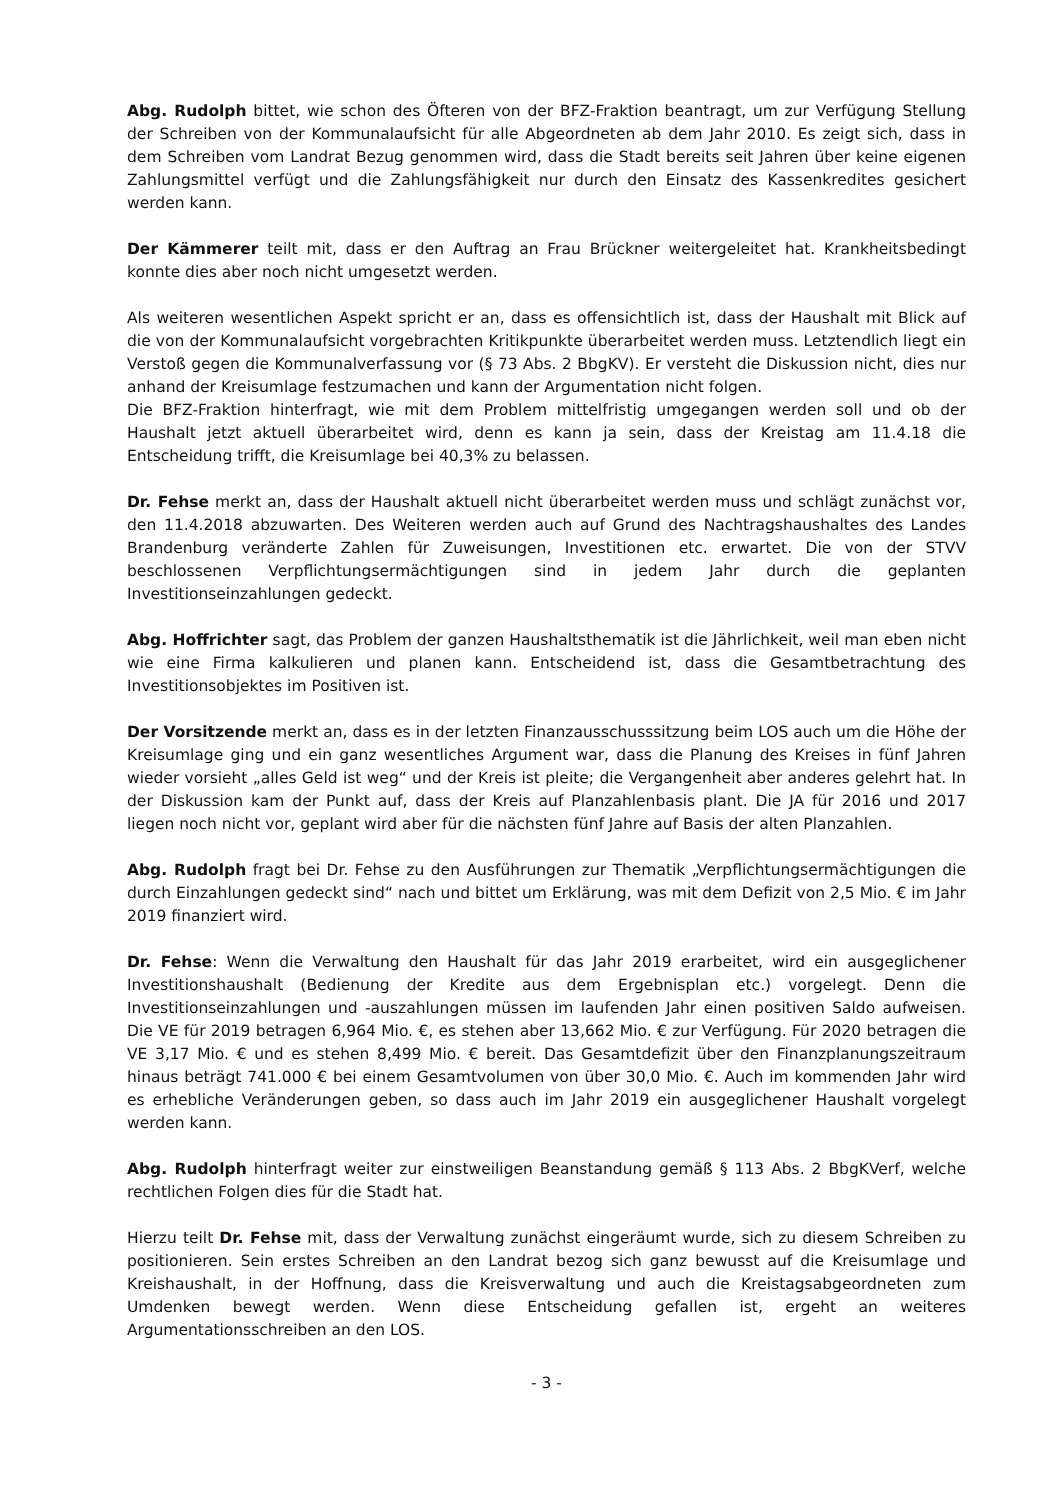Abg. Rudolph bittet, wie schon des Öfteren von der BFZ-Fraktion beantragt, um zur Verfügung Stellung der Schreiben von der Kommunalaufsicht für alle Abgeordneten ab dem Jahr 2010. Es zeigt sich, dass in dem Schreiben vom Landrat Bezug genommen wird, dass die Stadt bereits seit Jahren über keine eigenen Zahlungsmittel verfügt und die Zahlungsfähigkeit nur durch den Einsatz des Kassenkredites gesichert werden kann.
Der Kämmerer teilt mit, dass er den Auftrag an Frau Brückner weitergeleitet hat. Krankheitsbedingt konnte dies aber noch nicht umgesetzt werden.
Als weiteren wesentlichen Aspekt spricht er an, dass es offensichtlich ist, dass der Haushalt mit Blick auf die von der Kommunalaufsicht vorgebrachten Kritikpunkte überarbeitet werden muss. Letztendlich liegt ein Verstoß gegen die Kommunalverfassung vor (§ 73 Abs. 2 BbgKV). Er versteht die Diskussion nicht, dies nur anhand der Kreisumlage festzumachen und kann der Argumentation nicht folgen.
Die BFZ-Fraktion hinterfragt, wie mit dem Problem mittelfristig umgegangen werden soll und ob der Haushalt jetzt aktuell überarbeitet wird, denn es kann ja sein, dass der Kreistag am 11.4.18 die Entscheidung trifft, die Kreisumlage bei 40,3% zu belassen.
Dr. Fehse merkt an, dass der Haushalt aktuell nicht überarbeitet werden muss und schlägt zunächst vor, den 11.4.2018 abzuwarten. Des Weiteren werden auch auf Grund des Nachtragshaushaltes des Landes Brandenburg veränderte Zahlen für Zuweisungen, Investitionen etc. erwartet. Die von der STVV beschlossenen Verpflichtungsermächtigungen sind in jedem Jahr durch die geplanten Investitionseinzahlungen gedeckt.
Abg. Hoffrichter sagt, das Problem der ganzen Haushaltsthematik ist die Jährlichkeit, weil man eben nicht wie eine Firma kalkulieren und planen kann. Entscheidend ist, dass die Gesamtbetrachtung des Investitionsobjektes im Positiven ist.
Der Vorsitzende merkt an, dass es in der letzten Finanzausschusssitzung beim LOS auch um die Höhe der Kreisumlage ging und ein ganz wesentliches Argument war, dass die Planung des Kreises in fünf Jahren wieder vorsieht „alles Geld ist weg“ und der Kreis ist pleite; die Vergangenheit aber anderes gelehrt hat. In der Diskussion kam der Punkt auf, dass der Kreis auf Planzahlenbasis plant. Die JA für 2016 und 2017 liegen noch nicht vor, geplant wird aber für die nächsten fünf Jahre auf Basis der alten Planzahlen.
Abg. Rudolph fragt bei Dr. Fehse zu den Ausführungen zur Thematik „Verpflichtungsermächtigungen die durch Einzahlungen gedeckt sind“ nach und bittet um Erklärung, was mit dem Defizit von 2,5 Mio. € im Jahr 2019 finanziert wird.
Dr. Fehse: Wenn die Verwaltung den Haushalt für das Jahr 2019 erarbeitet, wird ein ausgeglichener Investitionshaushalt (Bedienung der Kredite aus dem Ergebnisplan etc.) vorgelegt. Denn die Investitionseinzahlungen und -auszahlungen müssen im laufenden Jahr einen positiven Saldo aufweisen. Die VE für 2019 betragen 6,964 Mio. €, es stehen aber 13,662 Mio. € zur Verfügung. Für 2020 betragen die VE 3,17 Mio. € und es stehen 8,499 Mio. € bereit. Das Gesamtdefizit über den Finanzplanungszeitraum hinaus beträgt 741.000 € bei einem Gesamtvolumen von über 30,0 Mio. €. Auch im kommenden Jahr wird es erhebliche Veränderungen geben, so dass auch im Jahr 2019 ein ausgeglichener Haushalt vorgelegt werden kann.
Abg. Rudolph hinterfragt weiter zur einstweiligen Beanstandung gemäß § 113 Abs. 2 BbgKVerf, welche rechtlichen Folgen dies für die Stadt hat.
Hierzu teilt Dr. Fehse mit, dass der Verwaltung zunächst eingeräumt wurde, sich zu diesem Schreiben zu positionieren. Sein erstes Schreiben an den Landrat bezog sich ganz bewusst auf die Kreisumlage und Kreishaushalt, in der Hoffnung, dass die Kreisverwaltung und auch die Kreistagsabgeordneten zum Umdenken bewegt werden. Wenn diese Entscheidung gefallen ist, ergeht an weiteres Argumentationsschreiben an den LOS.
- 3 -